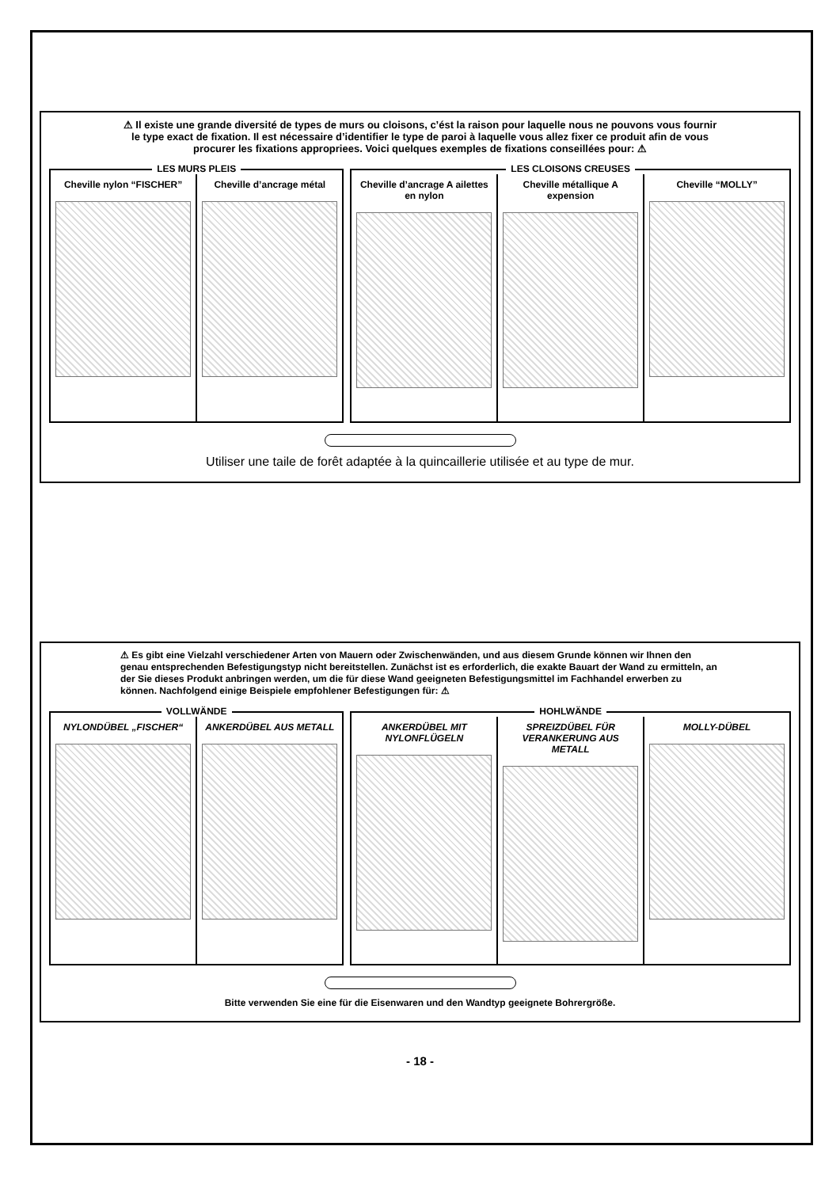⚠ Il existe une grande diversité de types de murs ou cloisons, c’ést la raison pour laquelle nous ne pouvons vous fournir le type exact de fixation. Il est nécessaire d’identifier le type de paroi à laquelle vous allez fixer ce produit afin de vous procurer les fixations appropriees. Voici quelques exemples de fixations conseillées pour: ⚠
LES MURS PLEIS
Cheville nylon “FISCHER” Cheville d’ancrage métal
LES CLOISONS CREUSES
Cheville d’ancrage A ailettes en nylon
Cheville métallique A expension
Cheville “MOLLY”
Utiliser une taile de forêt adaptée à la quincaillerie utilisée et au type de mur.
⚠ Es gibt eine Vielzahl verschiedener Arten von Mauern oder Zwischenwänden, und aus diesem Grunde können wir Ihnen den genau entsprechenden Befestigungstyp nicht bereitstellen. Zunächst ist es erforderlich, die exakte Bauart der Wand zu ermitteln, an der Sie dieses Produkt anbringen werden, um die für diese Wand geeigneten Befestigungsmittel im Fachhandel erwerben zu können. Nachfolgend einige Beispiele empfohlener Befestigungen für: ⚠
VOLLWÄNDE
NYLONDÜBEL „FISCHER“ ANKERDÜBEL AUS METALL
HOHLWÄNDE
ANKERDÜBEL MIT NYLONFLÜGELN SPREIZDÜBEL FÜR VERANKERUNG AUS METALL
MOLLY-DÜBEL
Bitte verwenden Sie eine für die Eisenwaren und den Wandtyp geeignete Bohrergröße.
- 18 -